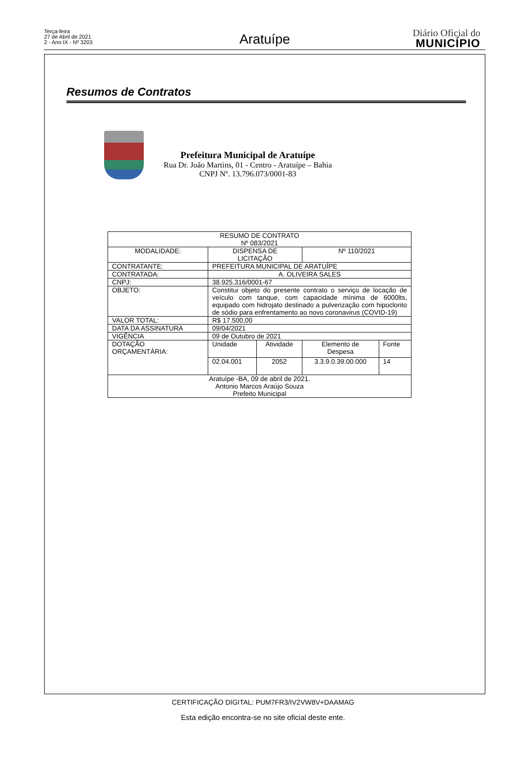Terça-feira
27 de Abril de 2021
2 - Ano IX - Nº 3203
Aratuípe
Diário Oficial do
MUNICÍPIO
Resumos de Contratos
Prefeitura Municipal de Aratuípe
Rua Dr. João Martins, 01 - Centro - Aratuípe – Bahia
CNPJ Nº. 13.796.073/0001-83
| RESUMO DE CONTRATO Nº 083/2021 | | | | |
| MODALIDADE: | DISPENSA DE LICITAÇÃO | | Nº 110/2021 | |
| CONTRATANTE: | PREFEITURA MUNICIPAL DE ARATUÍPE | | | |
| CONTRATADA: | A. OLIVEIRA SALES | | | |
| CNPJ: | 38.925.316/0001-67 | | | |
| OBJETO: | Constitui objeto do presente contrato o serviço de locação de veículo com tanque, com capacidade mínima de 6000lts, equipado com hidrojato destinado a pulverização com hipoclorito de sódio para enfrentamento ao novo coronavirus (COVID-19) | | | |
| VALOR TOTAL: | R$ 17.500,00 | | | |
| DATA DA ASSINATURA | 09/04/2021 | | | |
| VIGÊNCIA | 09 de Outubro de 2021 | | | |
| DOTAÇÃO ORÇAMENTÁRIA: | Unidade | Atividade | Elemento de Despesa | Fonte |
| | 02.04.001 | 2052 | 3.3.9.0.39.00.000 | 14 |
| Aratuípe -BA, 09 de abril de 2021. Antonio Marcos Araújo Souza Prefeito Municipal | | | | |
CERTIFICAÇÃO DIGITAL: PUM7FR3/IV2VW8V+DAAMAG
Esta edição encontra-se no site oficial deste ente.